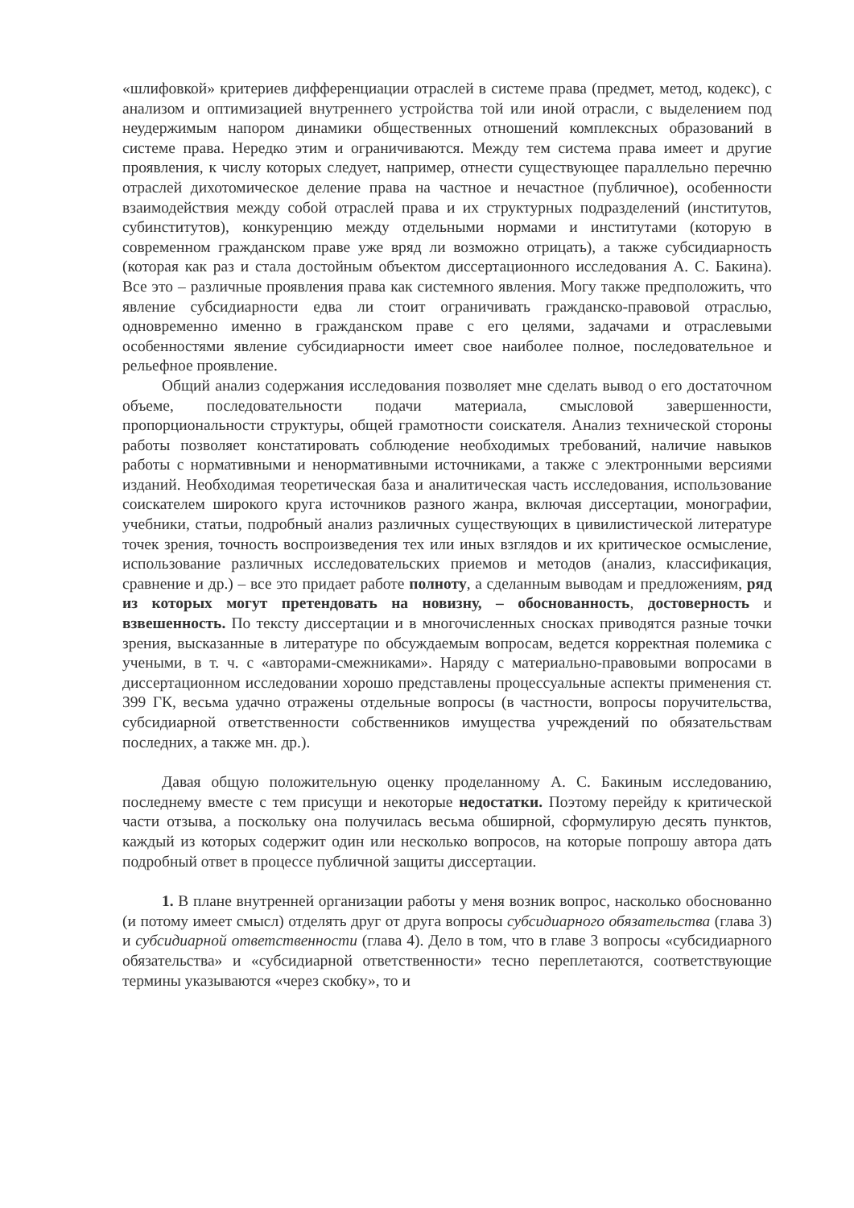«шлифовкой» критериев дифференциации отраслей в системе права (предмет, метод, кодекс), с анализом и оптимизацией внутреннего устройства той или иной отрасли, с выделением под неудержимым напором динамики общественных отношений комплексных образований в системе права. Нередко этим и ограничиваются. Между тем система права имеет и другие проявления, к числу которых следует, например, отнести существующее параллельно перечню отраслей дихотомическое деление права на частное и нечастное (публичное), особенности взаимодействия между собой отраслей права и их структурных подразделений (институтов, субинститутов), конкуренцию между отдельными нормами и институтами (которую в современном гражданском праве уже вряд ли возможно отрицать), а также субсидиарность (которая как раз и стала достойным объектом диссертационного исследования А. С. Бакина). Все это – различные проявления права как системного явления. Могу также предположить, что явление субсидиарности едва ли стоит ограничивать гражданско-правовой отраслью, одновременно именно в гражданском праве с его целями, задачами и отраслевыми особенностями явление субсидиарности имеет свое наиболее полное, последовательное и рельефное проявление.
Общий анализ содержания исследования позволяет мне сделать вывод о его достаточном объеме, последовательности подачи материала, смысловой завершенности, пропорциональности структуры, общей грамотности соискателя. Анализ технической стороны работы позволяет констатировать соблюдение необходимых требований, наличие навыков работы с нормативными и ненормативными источниками, а также с электронными версиями изданий. Необходимая теоретическая база и аналитическая часть исследования, использование соискателем широкого круга источников разного жанра, включая диссертации, монографии, учебники, статьи, подробный анализ различных существующих в цивилистической литературе точек зрения, точность воспроизведения тех или иных взглядов и их критическое осмысление, использование различных исследовательских приемов и методов (анализ, классификация, сравнение и др.) – все это придает работе полноту, а сделанным выводам и предложениям, ряд из которых могут претендовать на новизну, – обоснованность, достоверность и взвешенность. По тексту диссертации и в многочисленных сносках приводятся разные точки зрения, высказанные в литературе по обсуждаемым вопросам, ведется корректная полемика с учеными, в т. ч. с «авторами-смежниками». Наряду с материально-правовыми вопросами в диссертационном исследовании хорошо представлены процессуальные аспекты применения ст. 399 ГК, весьма удачно отражены отдельные вопросы (в частности, вопросы поручительства, субсидиарной ответственности собственников имущества учреждений по обязательствам последних, а также мн. др.).
Давая общую положительную оценку проделанному А. С. Бакиным исследованию, последнему вместе с тем присущи и некоторые недостатки. Поэтому перейду к критической части отзыва, а поскольку она получилась весьма обширной, сформулирую десять пунктов, каждый из которых содержит один или несколько вопросов, на которые попрошу автора дать подробный ответ в процессе публичной защиты диссертации.
1. В плане внутренней организации работы у меня возник вопрос, насколько обоснованно (и потому имеет смысл) отделять друг от друга вопросы субсидиарного обязательства (глава 3) и субсидиарной ответственности (глава 4). Дело в том, что в главе 3 вопросы «субсидиарного обязательства» и «субсидиарной ответственности» тесно переплетаются, соответствующие термины указываются «через скобку», то и